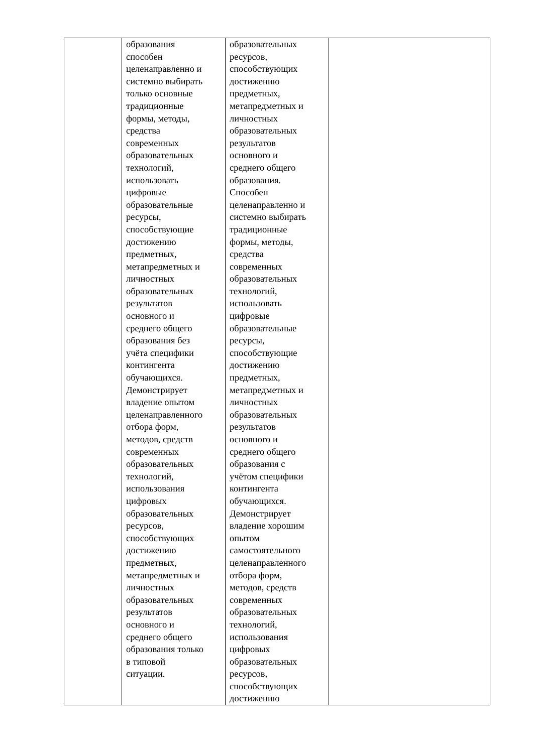| | образования способен целенаправленно и системно выбирать только основные традиционные формы, методы, средства современных образовательных технологий, использовать цифровые образовательные ресурсы, способствующие достижению предметных, метапредметных и личностных образовательных результатов основного и среднего общего образования без учёта специфики контингента обучающихся. Демонстрирует владение опытом целенаправленного отбора форм, методов, средств современных образовательных технологий, использования цифровых образовательных ресурсов, способствующих достижению предметных, метапредметных и личностных образовательных результатов основного и среднего общего образования только в типовой ситуации. | образовательных ресурсов, способствующих достижению предметных, метапредметных и личностных образовательных результатов основного и среднего общего образования. Способен целенаправленно и системно выбирать традиционные формы, методы, средства современных образовательных технологий, использовать цифровые образовательные ресурсы, способствующие достижению предметных, метапредметных и личностных образовательных результатов основного и среднего общего образования с учётом специфики контингента обучающихся. Демонстрирует владение хорошим опытом самостоятельного целенаправленного отбора форм, методов, средств современных образовательных технологий, использования цифровых образовательных ресурсов, способствующих достижению | |